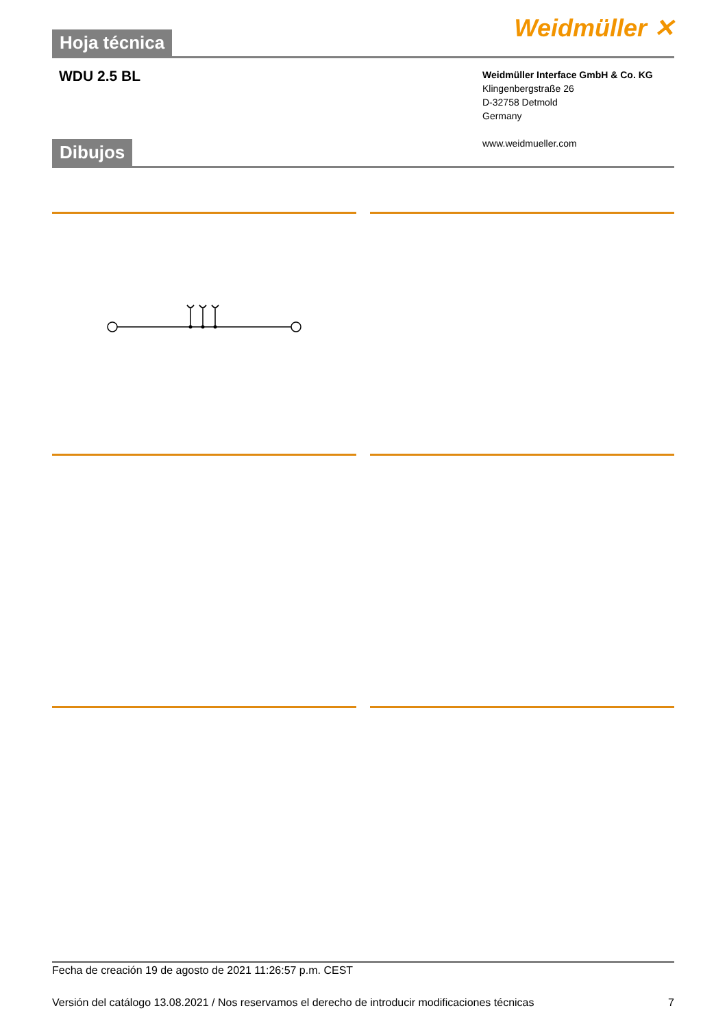Hoja técnica
Weidmüller ✕
WDU 2.5 BL
Weidmüller Interface GmbH & Co. KG
Klingenbergstraße 26
D-32758 Detmold
Germany
www.weidmueller.com
Dibujos
Fecha de creación 19 de agosto de 2021 11:26:57 p.m. CEST
Versión del catálogo 13.08.2021 / Nos reservamos el derecho de introducir modificaciones técnicas
7